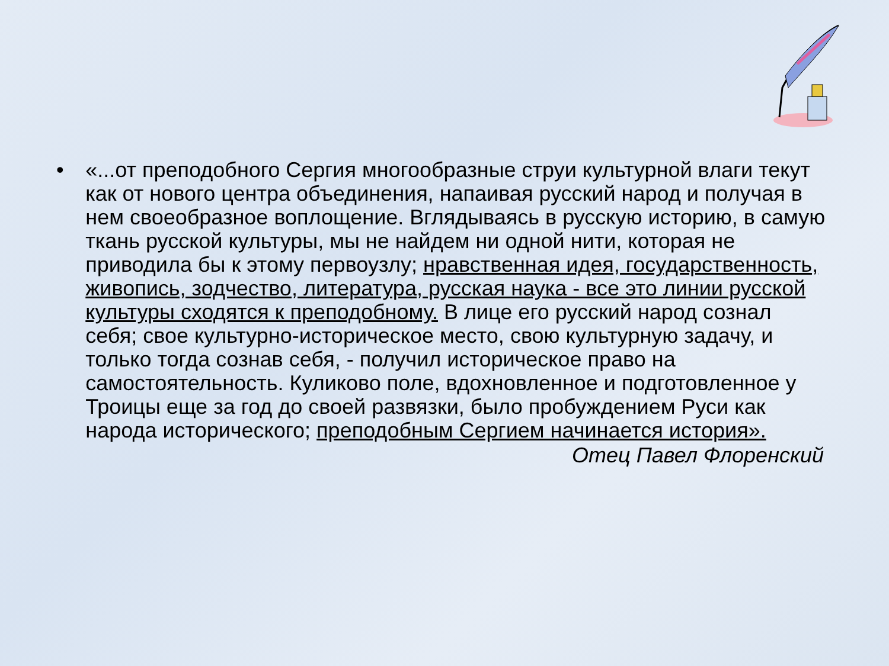• «...от преподобного Сергия многообразные струи культурной влаги текут как от нового центра объединения, напаивая русский народ и получая в нем своеобразное воплощение. Вглядываясь в русскую историю, в самую ткань русской культуры, мы не найдем ни одной нити, которая не приводила бы к этому первоузлу; нравственная идея, государственность, живопись, зодчество, литература, русская наука - все это линии русской культуры сходятся к преподобному. В лице его русский народ сознал себя; свое культурно-историческое место, свою культурную задачу, и только тогда сознав себя, - получил историческое право на самостоятельность. Куликово поле, вдохновленное и подготовленное у Троицы еще за год до своей развязки, было пробуждением Руси как народа исторического; преподобным Сергием начинается история».
Отец Павел Флоренский